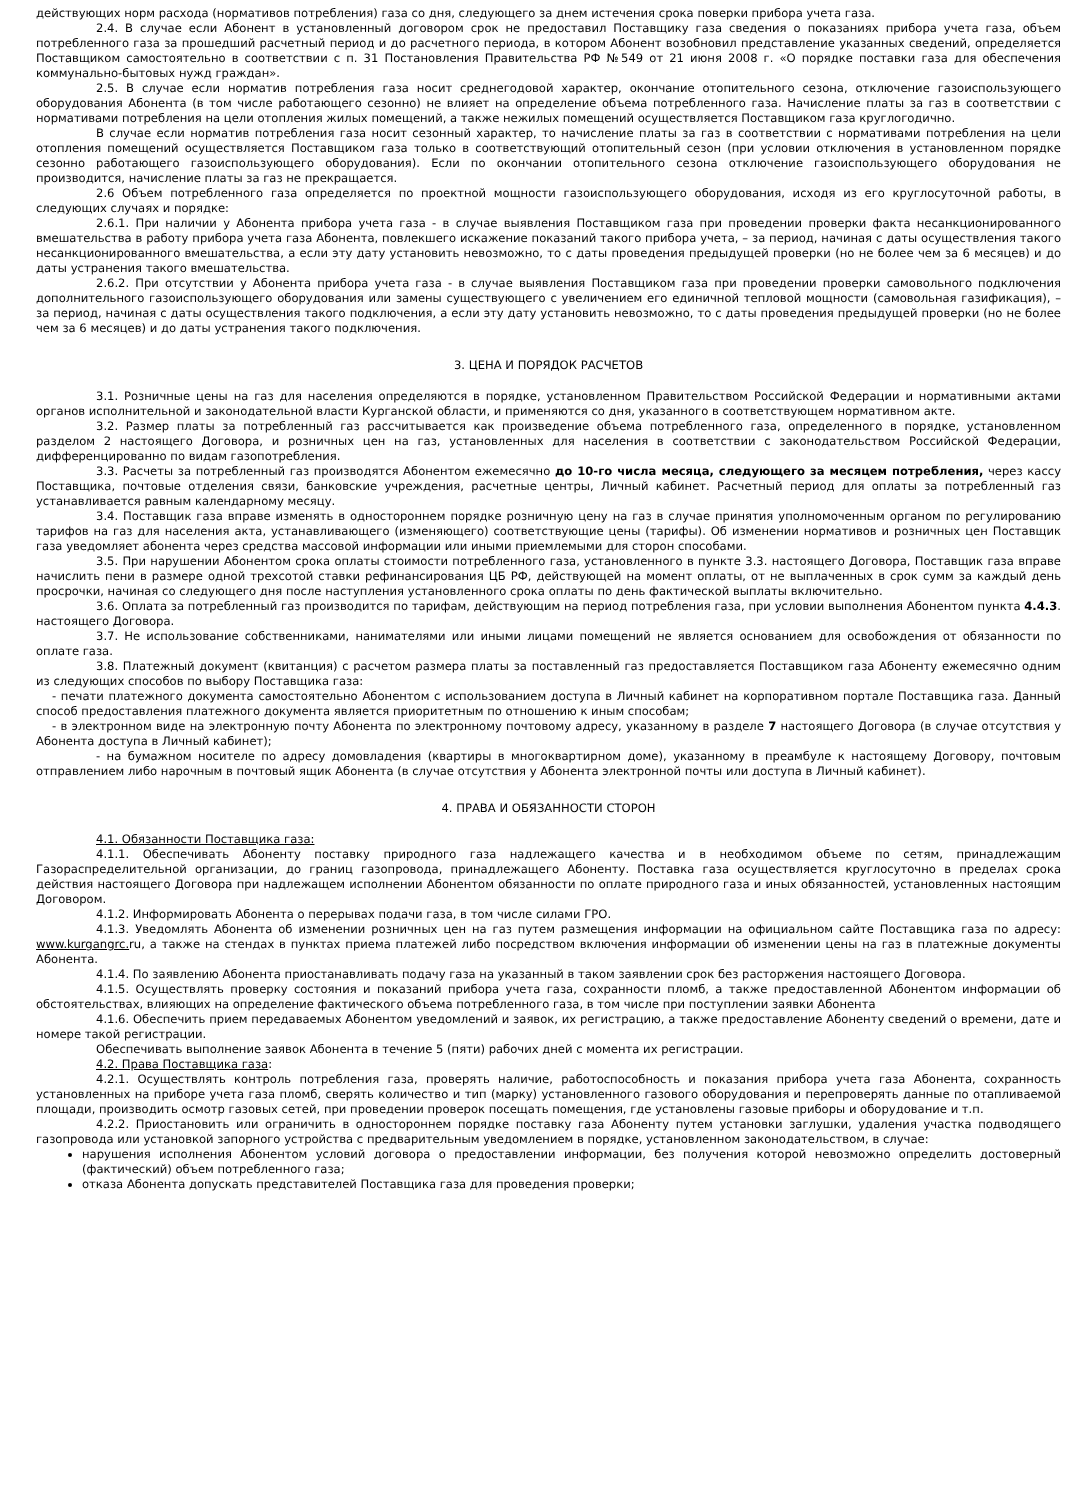действующих норм расхода (нормативов потребления) газа со дня, следующего за днем истечения срока поверки прибора учета газа.
2.4. В случае если Абонент в установленный договором срок не предоставил Поставщику газа сведения о показаниях прибора учета газа, объем потребленного газа за прошедший расчетный период и до расчетного периода, в котором Абонент возобновил представление указанных сведений, определяется Поставщиком самостоятельно в соответствии с п. 31 Постановления Правительства РФ №549 от 21 июня 2008 г. «О порядке поставки газа для обеспечения коммунально-бытовых нужд граждан».
2.5. В случае если норматив потребления газа носит среднегодовой характер, окончание отопительного сезона, отключение газоиспользующего оборудования Абонента (в том числе работающего сезонно) не влияет на определение объема потребленного газа. Начисление платы за газ в соответствии с нормативами потребления на цели отопления жилых помещений, а также нежилых помещений осуществляется Поставщиком газа круглогодично.
В случае если норматив потребления газа носит сезонный характер, то начисление платы за газ в соответствии с нормативами потребления на цели отопления помещений осуществляется Поставщиком газа только в соответствующий отопительный сезон (при условии отключения в установленном порядке сезонно работающего газоиспользующего оборудования). Если по окончании отопительного сезона отключение газоиспользующего оборудования не производится, начисление платы за газ не прекращается.
2.6 Объем потребленного газа определяется по проектной мощности газоиспользующего оборудования, исходя из его круглосуточной работы, в следующих случаях и порядке:
2.6.1. При наличии у Абонента прибора учета газа - в случае выявления Поставщиком газа при проведении проверки факта несанкционированного вмешательства в работу прибора учета газа Абонента, повлекшего искажение показаний такого прибора учета, – за период, начиная с даты осуществления такого несанкционированного вмешательства, а если эту дату установить невозможно, то с даты проведения предыдущей проверки (но не более чем за 6 месяцев) и до даты устранения такого вмешательства.
2.6.2. При отсутствии у Абонента прибора учета газа - в случае выявления Поставщиком газа при проведении проверки самовольного подключения дополнительного газоиспользующего оборудования или замены существующего с увеличением его единичной тепловой мощности (самовольная газификация), – за период, начиная с даты осуществления такого подключения, а если эту дату установить невозможно, то с даты проведения предыдущей проверки (но не более чем за 6 месяцев) и до даты устранения такого подключения.
3. ЦЕНА И ПОРЯДОК РАСЧЕТОВ
3.1. Розничные цены на газ для населения определяются в порядке, установленном Правительством Российской Федерации и нормативными актами органов исполнительной и законодательной власти Курганской области, и применяются со дня, указанного в соответствующем нормативном акте.
3.2. Размер платы за потребленный газ рассчитывается как произведение объема потребленного газа, определенного в порядке, установленном разделом 2 настоящего Договора, и розничных цен на газ, установленных для населения в соответствии с законодательством Российской Федерации, дифференцированно по видам газопотребления.
3.3. Расчеты за потребленный газ производятся Абонентом ежемесячно до 10-го числа месяца, следующего за месяцем потребления, через кассу Поставщика, почтовые отделения связи, банковские учреждения, расчетные центры, Личный кабинет. Расчетный период для оплаты за потребленный газ устанавливается равным календарному месяцу.
3.4. Поставщик газа вправе изменять в одностороннем порядке розничную цену на газ в случае принятия уполномоченным органом по регулированию тарифов на газ для населения акта, устанавливающего (изменяющего) соответствующие цены (тарифы). Об изменении нормативов и розничных цен Поставщик газа уведомляет абонента через средства массовой информации или иными приемлемыми для сторон способами.
3.5. При нарушении Абонентом срока оплаты стоимости потребленного газа, установленного в пункте 3.3. настоящего Договора, Поставщик газа вправе начислить пени в размере одной трехсотой ставки рефинансирования ЦБ РФ, действующей на момент оплаты, от не выплаченных в срок сумм за каждый день просрочки, начиная со следующего дня после наступления установленного срока оплаты по день фактической выплаты включительно.
3.6. Оплата за потребленный газ производится по тарифам, действующим на период потребления газа, при условии выполнения Абонентом пункта 4.4.3. настоящего Договора.
3.7. Не использование собственниками, нанимателями или иными лицами помещений не является основанием для освобождения от обязанности по оплате газа.
3.8. Платежный документ (квитанция) с расчетом размера платы за поставленный газ предоставляется Поставщиком газа Абоненту ежемесячно одним из следующих способов по выбору Поставщика газа:
- печати платежного документа самостоятельно Абонентом с использованием доступа в Личный кабинет на корпоративном портале Поставщика газа. Данный способ предоставления платежного документа является приоритетным по отношению к иным способам;
- в электронном виде на электронную почту Абонента по электронному почтовому адресу, указанному в разделе 7 настоящего Договора (в случае отсутствия у Абонента доступа в Личный кабинет);
- на бумажном носителе по адресу домовладения (квартиры в многоквартирном доме), указанному в преамбуле к настоящему Договору, почтовым отправлением либо нарочным в почтовый ящик Абонента (в случае отсутствия у Абонента электронной почты или доступа в Личный кабинет).
4. ПРАВА И ОБЯЗАННОСТИ СТОРОН
4.1. Обязанности Поставщика газа:
4.1.1. Обеспечивать Абоненту поставку природного газа надлежащего качества и в необходимом объеме по сетям, принадлежащим Газораспределительной организации, до границ газопровода, принадлежащего Абоненту. Поставка газа осуществляется круглосуточно в пределах срока действия настоящего Договора при надлежащем исполнении Абонентом обязанности по оплате природного газа и иных обязанностей, установленных настоящим Договором.
4.1.2. Информировать Абонента о перерывах подачи газа, в том числе силами ГРО.
4.1.3. Уведомлять Абонента об изменении розничных цен на газ путем размещения информации на официальном сайте Поставщика газа по адресу: www.kurgangrc. ru, а также на стендах в пунктах приема платежей либо посредством включения информации об изменении цены на газ в платежные документы Абонента.
4.1.4. По заявлению Абонента приостанавливать подачу газа на указанный в таком заявлении срок без расторжения настоящего Договора.
4.1.5. Осуществлять проверку состояния и показаний прибора учета газа, сохранности пломб, а также предоставленной Абонентом информации об обстоятельствах, влияющих на определение фактического объема потребленного газа, в том числе при поступлении заявки Абонента
4.1.6. Обеспечить прием передаваемых Абонентом уведомлений и заявок, их регистрацию, а также предоставление Абоненту сведений о времени, дате и номере такой регистрации.
Обеспечивать выполнение заявок Абонента в течение 5 (пяти) рабочих дней с момента их регистрации.
4.2. Права Поставщика газа:
4.2.1. Осуществлять контроль потребления газа, проверять наличие, работоспособность и показания прибора учета газа Абонента, сохранность установленных на приборе учета газа пломб, сверять количество и тип (марку) установленного газового оборудования и перепроверять данные по отапливаемой площади, производить осмотр газовых сетей, при проведении проверок посещать помещения, где установлены газовые приборы и оборудование и т.п.
4.2.2. Приостановить или ограничить в одностороннем порядке поставку газа Абоненту путем установки заглушки, удаления участка подводящего газопровода или установкой запорного устройства с предварительным уведомлением в порядке, установленном законодательством, в случае:
нарушения исполнения Абонентом условий договора о предоставлении информации, без получения которой невозможно определить достоверный (фактический) объем потребленного газа;
отказа Абонента допускать представителей Поставщика газа для проведения проверки;